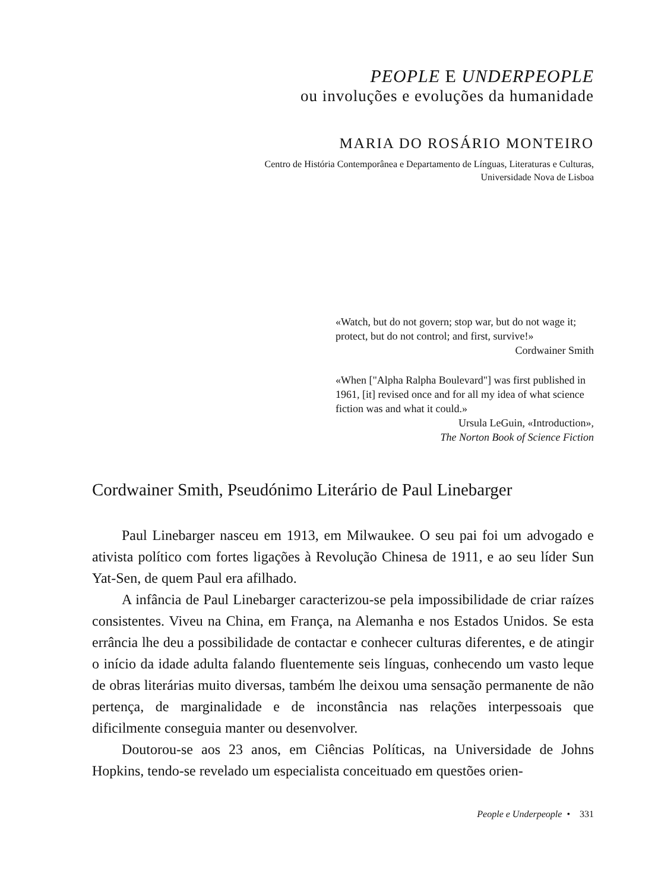PEOPLE E UNDERPEOPLE
ou involuções e evoluções da humanidade
MARIA DO ROSÁRIO MONTEIRO
Centro de História Contemporânea e Departamento de Línguas, Literaturas e Culturas,
Universidade Nova de Lisboa
«Watch, but do not govern; stop war, but do not wage it; protect, but do not control; and first, survive!»
Cordwainer Smith
«When ["Alpha Ralpha Boulevard"] was first published in 1961, [it] revised once and for all my idea of what science fiction was and what it could.»
Ursula LeGuin, «Introduction»,
The Norton Book of Science Fiction
Cordwainer Smith, Pseudónimo Literário de Paul Linebarger
Paul Linebarger nasceu em 1913, em Milwaukee. O seu pai foi um advogado e ativista político com fortes ligações à Revolução Chinesa de 1911, e ao seu líder Sun Yat-Sen, de quem Paul era afilhado.
A infância de Paul Linebarger caracterizou-se pela impossibilidade de criar raízes consistentes. Viveu na China, em França, na Alemanha e nos Estados Unidos. Se esta errância lhe deu a possibilidade de contactar e conhecer culturas diferentes, e de atingir o início da idade adulta falando fluentemente seis línguas, conhecendo um vasto leque de obras literárias muito diversas, também lhe deixou uma sensação permanente de não pertença, de marginalidade e de inconstância nas relações interpessoais que dificilmente conseguia manter ou desenvolver.
Doutorou-se aos 23 anos, em Ciências Políticas, na Universidade de Johns Hopkins, tendo-se revelado um especialista conceituado em questões orien-
People e Underpeople • 331